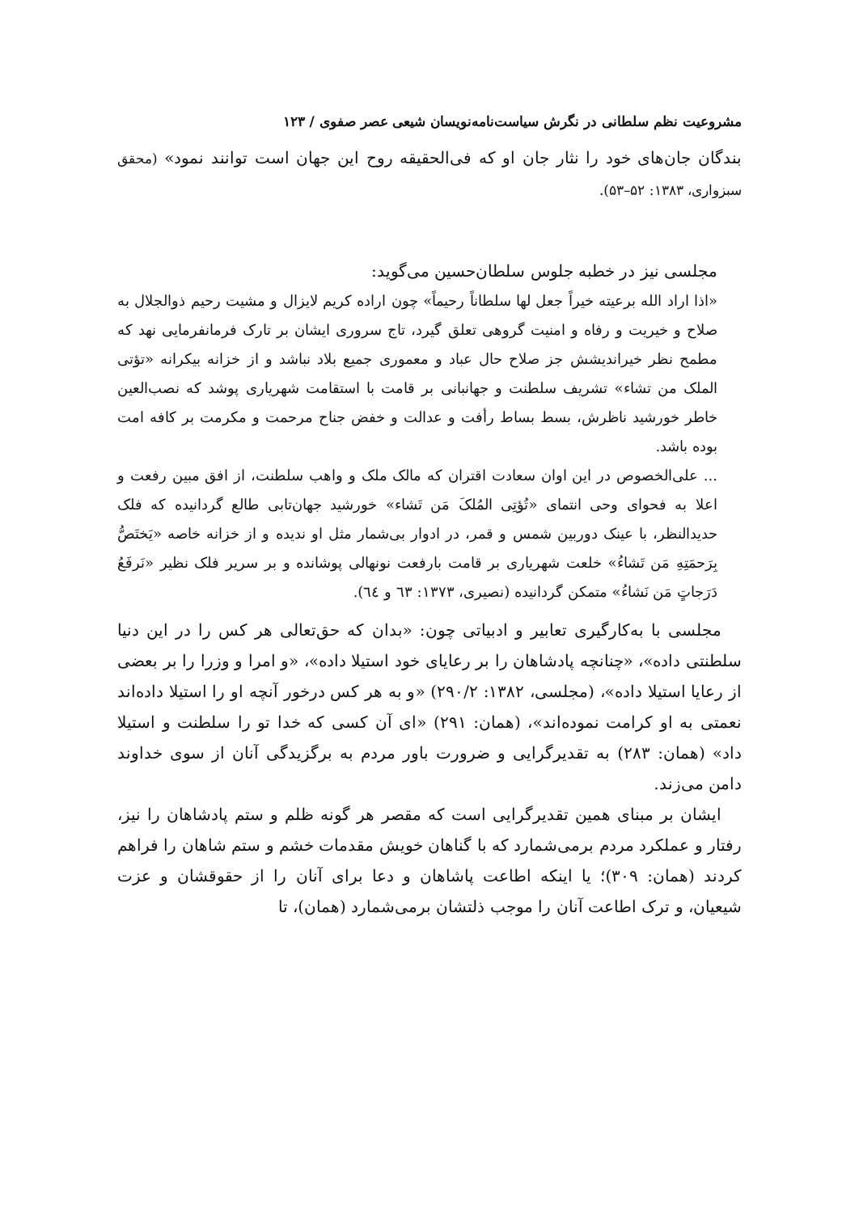مشروعیت نظم سلطانی در نگرش سیاست‌نامه‌نویسان شیعی عصر صفوی / ۱۲۳
بندگان جان‌های خود را نثار جان او که فی‌الحقیقه روح این جهان است توانند نمود» (محقق سبزواری، ۱۳۸۳: ۵۲–۵۳).
مجلسی نیز در خطبه جلوس سلطان‌حسین می‌گوید:
«اذا اراد الله برعیته خیراً جعل لها سلطاناً رحیماً» چون اراده کریم لایزال و مشیت رحیم ذوالجلال به صلاح و خیریت و رفاه و امنیت گروهی تعلق گیرد، تاج سروری ایشان بر تارک فرمانفرمایی نهد که مطمح نظر خیراندیشش جز صلاح حال عباد و معموری جمیع بلاد نباشد و از خزانه بیکرانه «تؤتی الملک من تشاء» تشریف سلطنت و جهانبانی بر قامت با استقامت شهریاری پوشد که نصب‌العین خاطر خورشید ناظرش، بسط بساط رأفت و عدالت و خفض جناح مرحمت و مکرمت بر کافه امت بوده باشد.
... علی‌الخصوص در این اوان سعادت اقتران که مالک ملک و واهب سلطنت، از افق مبین رفعت و اعلا به فحوای وحی انتمای «تُؤتِی المُلکَ مَن تَشاء» خورشید جهان‌تابی طالع گردانیده که فلک حدیدالنظر، با عینک دوربین شمس و قمر، در ادوار بی‌شمار مثل او ندیده و از خزانه خاصه «یَختَصُّ بِرَحمَتِهِ مَن تَشاءُ» خلعت شهریاری بر قامت بارفعت نونهالی پوشانده و بر سریر فلک نظیر «نَرفَعُ دَرَجاتٍ مَن نَشاءُ» متمکن گردانیده (نصیری، ۱۳۷۳: ٦٣ و ٦٤).
مجلسی با به‌کارگیری تعابیر و ادبیاتی چون: «بدان که حق‌تعالی هر کس را در این دنیا سلطنتی داده»، «چنانچه پادشاهان را بر رعایای خود استیلا داده»، «و امرا و وزرا را بر بعضی از رعایا استیلا داده»، (مجلسی، ۱۳۸۲: ۲۹۰/۲) «و به هر کس درخور آنچه او را استیلا داده‌اند نعمتی به او کرامت نموده‌اند»، (همان: ۲۹۱) «ای آن کسی که خدا تو را سلطنت و استیلا داد» (همان: ۲۸۳) به تقدیرگرایی و ضرورت باور مردم به برگزیدگی آنان از سوی خداوند دامن می‌زند.
ایشان بر مبنای همین تقدیرگرایی است که مقصر هر گونه ظلم و ستم پادشاهان را نیز، رفتار و عملکرد مردم برمی‌شمارد که با گناهان خویش مقدمات خشم و ستم شاهان را فراهم کردند (همان: ۳۰۹)؛ یا اینکه اطاعت پاشاهان و دعا برای آنان را از حقوقشان و عزت شیعیان، و ترک اطاعت آنان را موجب ذلتشان برمی‌شمارد (همان)، تا